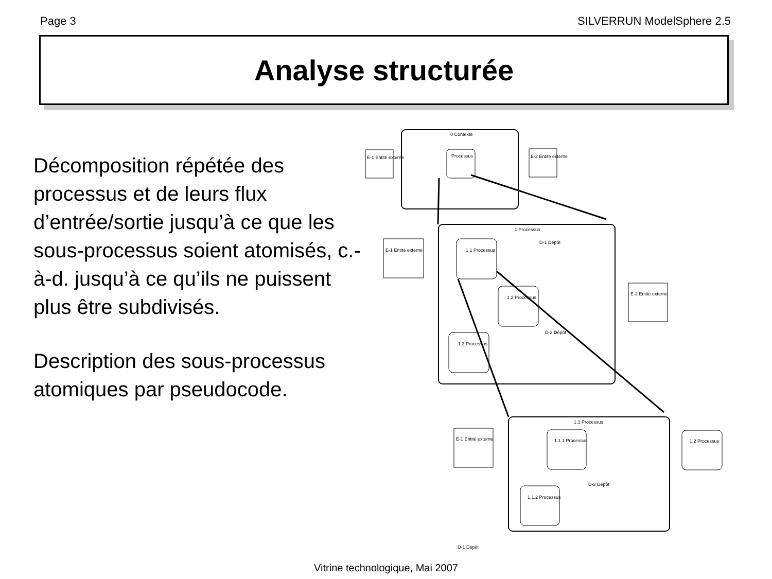Page 3 SILVERRUN ModelSphere 2.5
Analyse structurée
Décomposition répétée des processus et de leurs flux d’entrée/sortie jusqu’à ce que les sous-processus soient atomisés, c.-à-d. jusqu’à ce qu’ils ne puissent plus être subdivisés.
Description des sous-processus atomiques par pseudocode.
0 Contexte
E-1 Entité externe
Processus
E-2 Entité externe
1 Processus
E-1 Entité externe
1.1 Processus
1.2 Processus
1.3 Processus
E-2 Entité externe
D-1 Dépôt
D-2 Dépôt
1.1 Processus
E-1 Entité externe
1.1.1 Processus
1.1.2 Processus
1.2 Processus
D-3 Dépôt
D-1 Dépôt
Vitrine technologique, Mai 2007